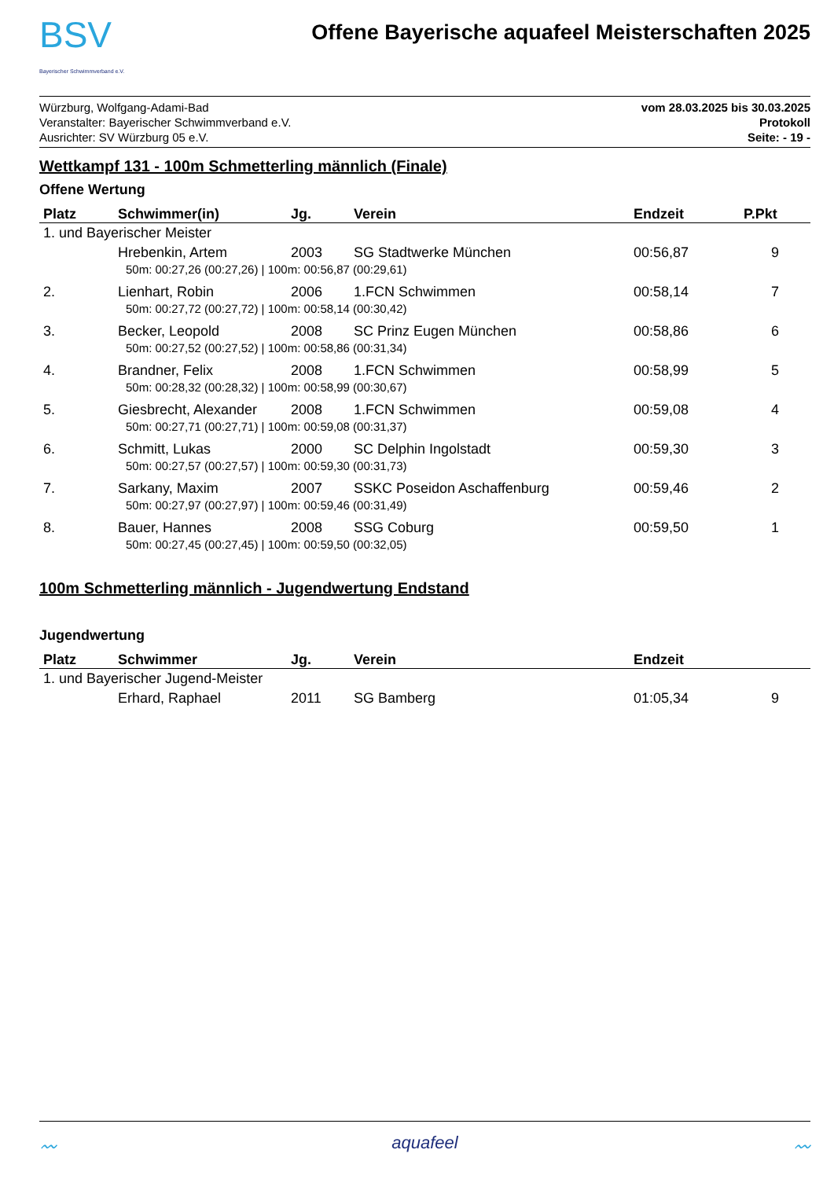BSV
Bayerischer Schwimmverband e.V.
Offene Bayerische aquafeel Meisterschaften 2025
Würzburg, Wolfgang-Adami-Bad
Veranstalter: Bayerischer Schwimmverband e.V.
Ausrichter: SV Würzburg 05 e.V.
vom 28.03.2025 bis 30.03.2025
Protokoll
Seite: - 19 -
Wettkampf 131 - 100m Schmetterling männlich (Finale)
Offene Wertung
| Platz | Schwimmer(in) | Jg. | Verein | Endzeit | P.Pkt |
| --- | --- | --- | --- | --- | --- |
| 1. und Bayerischer Meister | | | | | |
| | Hrebenkin, Artem | 2003 | SG Stadtwerke München | 00:56,87 | 9 |
| 50m: 00:27,26 (00:27,26) / 100m: 00:56,87 (00:29,61) | | | | | |
| 2. | Lienhart, Robin | 2006 | 1.FCN Schwimmen | 00:58,14 | 7 |
| 50m: 00:27,72 (00:27,72) / 100m: 00:58,14 (00:30,42) | | | | | |
| 3. | Becker, Leopold | 2008 | SC Prinz Eugen München | 00:58,86 | 6 |
| 50m: 00:27,52 (00:27,52) / 100m: 00:58,86 (00:31,34) | | | | | |
| 4. | Brandner, Felix | 2008 | 1.FCN Schwimmen | 00:58,99 | 5 |
| 50m: 00:28,32 (00:28,32) / 100m: 00:58,99 (00:30,67) | | | | | |
| 5. | Giesbrecht, Alexander | 2008 | 1.FCN Schwimmen | 00:59,08 | 4 |
| 50m: 00:27,71 (00:27,71) / 100m: 00:59,08 (00:31,37) | | | | | |
| 6. | Schmitt, Lukas | 2000 | SC Delphin Ingolstadt | 00:59,30 | 3 |
| 50m: 00:27,57 (00:27,57) / 100m: 00:59,30 (00:31,73) | | | | | |
| 7. | Sarkany, Maxim | 2007 | SSKC Poseidon Aschaffenburg | 00:59,46 | 2 |
| 50m: 00:27,97 (00:27,97) / 100m: 00:59,46 (00:31,49) | | | | | |
| 8. | Bauer, Hannes | 2008 | SSG Coburg | 00:59,50 | 1 |
| 50m: 00:27,45 (00:27,45) / 100m: 00:59,50 (00:32,05) | | | | | |
100m Schmetterling männlich - Jugendwertung Endstand
Jugendwertung
| Platz | Schwimmer | Jg. | Verein | Endzeit | |
| --- | --- | --- | --- | --- | --- |
| 1. und Bayerischer Jugend-Meister | | | | | |
| | Erhard, Raphael | 2011 | SG Bamberg | 01:05,34 | 9 |
〰 aquafeel 〰